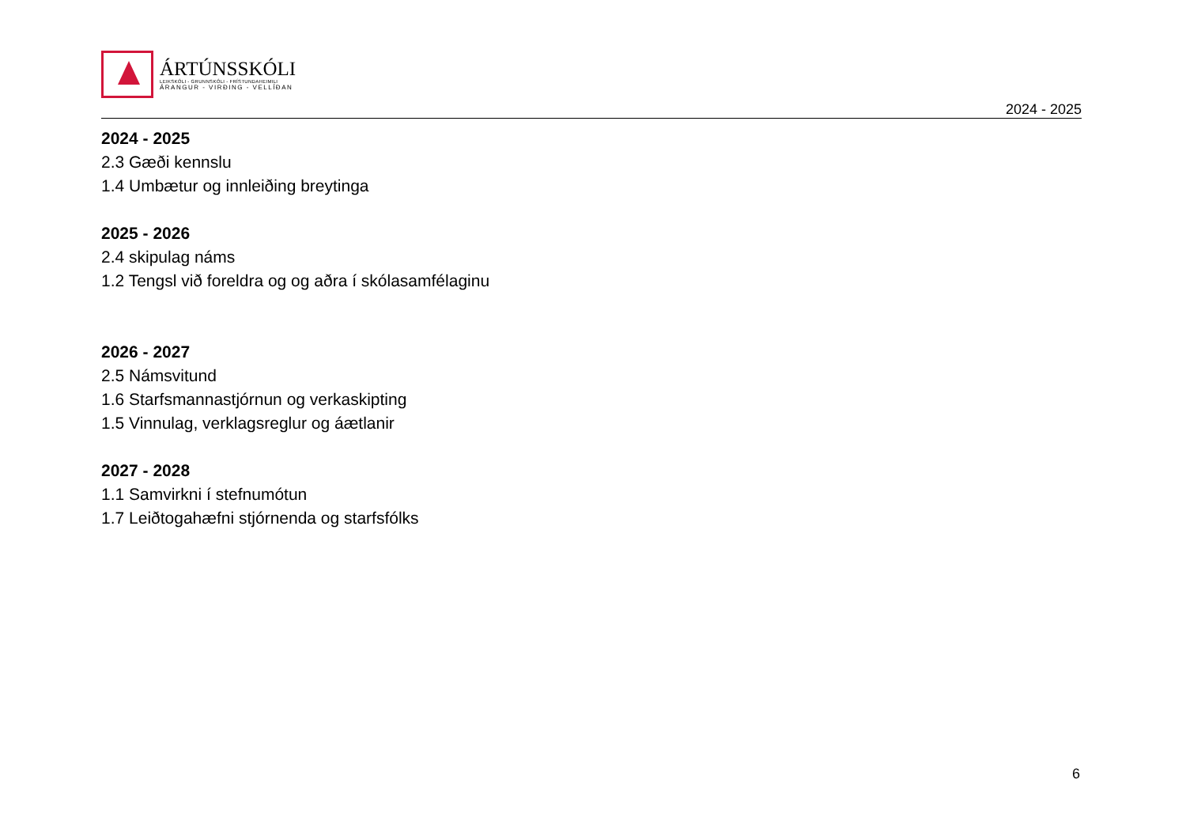ÁRTÚNSSKÓLI
LEIKSKÓLI - GRUNNSKÓLI - FRÍSTUNDAHEIMILI
ÁRANGUR - VIRÐING - VELLÍÐAN
2024 - 2025
2024 - 2025
2.3 Gæði kennslu
1.4 Umbætur og innleiðing breytinga
2025 - 2026
2.4 skipulag náms
1.2 Tengsl við foreldra og og aðra í skólasamfélaginu
2026 - 2027
2.5 Námsvitund
1.6 Starfsmannastjórnun og verkaskipting
1.5 Vinnulag, verklagsreglur og áætlanir
2027 - 2028
1.1 Samvirkni í stefnumótun
1.7 Leiðtogahæfni stjórnenda og starfsfólks
6